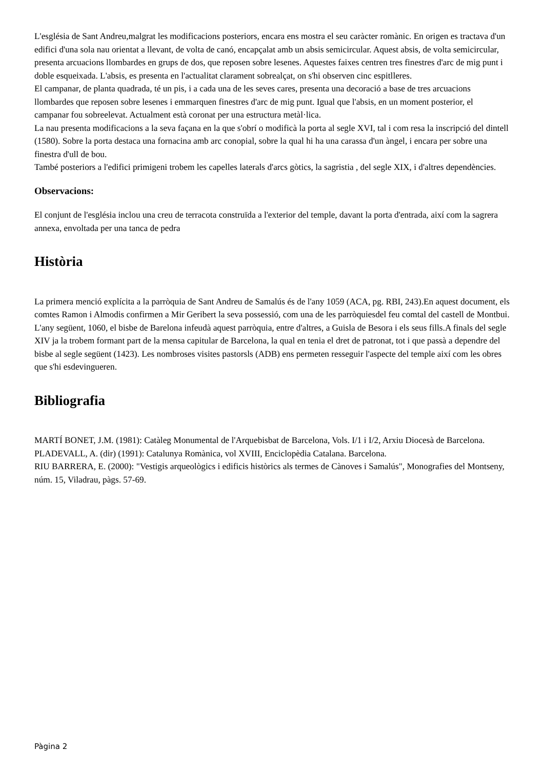L'església de Sant Andreu,malgrat les modificacions posteriors, encara ens mostra el seu caràcter romànic. En origen es tractava d'un edifici d'una sola nau orientat a llevant, de volta de canó, encapçalat amb un absis semicircular. Aquest absis, de volta semicircular, presenta arcuacions llombardes en grups de dos, que reposen sobre lesenes. Aquestes faixes centren tres finestres d'arc de mig punt i doble esqueixada. L'absis, es presenta en l'actualitat clarament sobrealçat, on s'hi observen cinc espitlleres.
El campanar, de planta quadrada, té un pis, i a cada una de les seves cares, presenta una decoració a base de tres arcuacions llombardes que reposen sobre lesenes i emmarquen finestres d'arc de mig punt. Igual que l'absis, en un moment posterior, el campanar fou sobreelevat. Actualment està coronat per una estructura metàl·lica.
La nau presenta modificacions a la seva façana en la que s'obrí o modificà la porta al segle XVI, tal i com resa la inscripció del dintell (1580). Sobre la porta destaca una fornacina amb arc conopial, sobre la qual hi ha una carassa d'un àngel, i encara per sobre una finestra d'ull de bou.
També posteriors a l'edifici primigeni trobem les capelles laterals d'arcs gòtics, la sagristia , del segle XIX, i d'altres dependències.
Observacions:
El conjunt de l'església inclou una creu de terracota construïda a l'exterior del temple, davant la porta d'entrada, així com la sagrera annexa, envoltada per una tanca de pedra
Història
La primera menció explícita a la parròquia de Sant Andreu de Samalús és de l'any 1059 (ACA, pg. RBI, 243).En aquest document, els comtes Ramon i Almodis confirmen a Mir Geribert la seva possessió, com una de les parròquiesdel feu comtal del castell de Montbui. L'any següent, 1060, el bisbe de Barelona infeudà aquest parròquia, entre d'altres, a Guisla de Besora i els seus fills.A finals del segle XIV ja la trobem formant part de la mensa capitular de Barcelona, la qual en tenia el dret de patronat, tot i que passà a dependre del bisbe al segle següent (1423). Les nombroses visites pastorsls (ADB) ens permeten resseguir l'aspecte del temple així com les obres que s'hi esdevingueren.
Bibliografia
MARTÍ BONET, J.M. (1981): Catàleg Monumental de l'Arquebisbat de Barcelona, Vols. I/1 i I/2, Arxiu Diocesà de Barcelona.
PLADEVALL, A. (dir) (1991): Catalunya Romànica, vol XVIII, Enciclopèdia Catalana. Barcelona.
RIU BARRERA, E. (2000): "Vestigis arqueològics i edificis històrics als termes de Cànoves i Samalús", Monografies del Montseny, núm. 15, Viladrau, pàgs. 57-69.
Pàgina 2